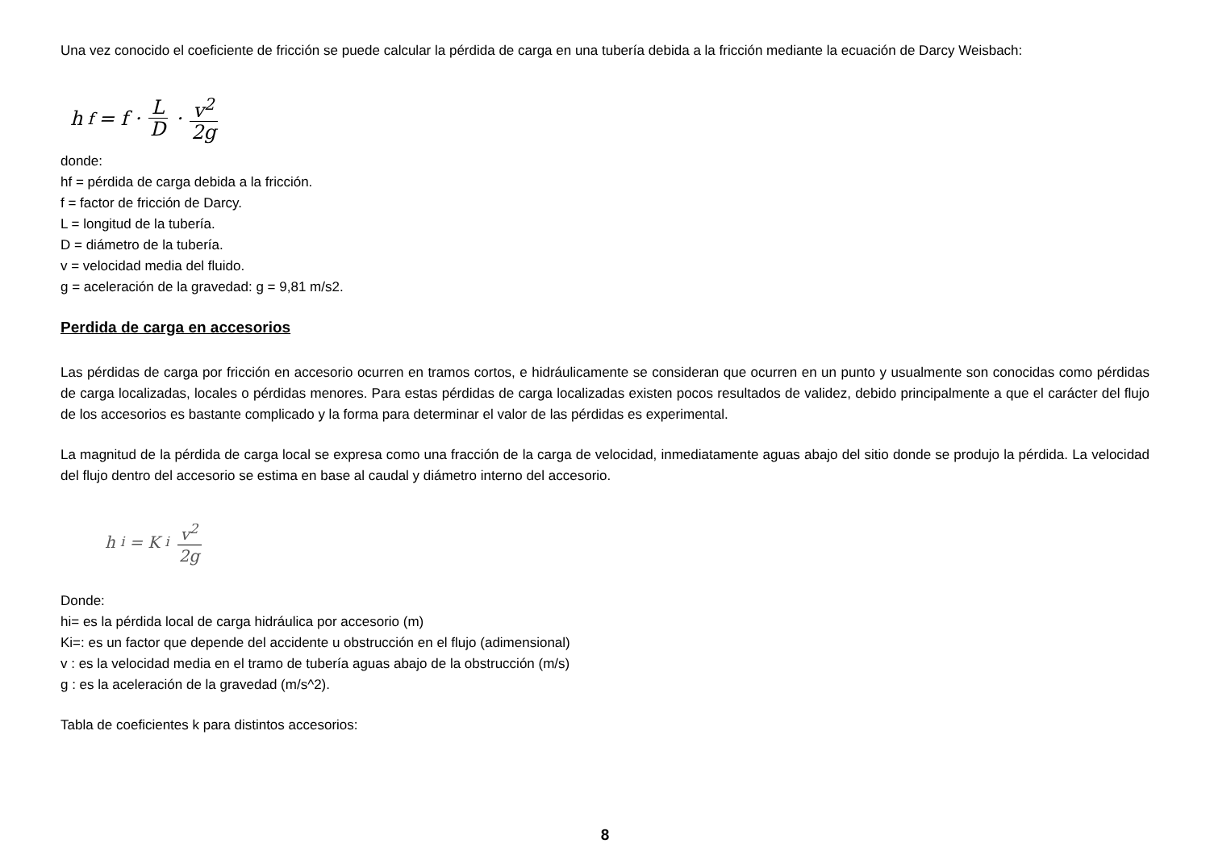Una vez conocido el coeficiente de fricción se puede calcular la pérdida de carga en una tubería debida a la fricción mediante la ecuación de Darcy Weisbach:
h<sub>f</sub> = f · L D · v<sup>2</sup> 2g
donde:
hf = pérdida de carga debida a la fricción.
f = factor de fricción de Darcy.
L = longitud de la tubería.
D = diámetro de la tubería.
v = velocidad media del fluido.
g = aceleración de la gravedad: g = 9,81 m/s2.
Perdida de carga en accesorios
Las pérdidas de carga por fricción en accesorio ocurren en tramos cortos, e hidráulicamente se consideran que ocurren en un punto y usualmente son conocidas como pérdidas de carga localizadas, locales o pérdidas menores. Para estas pérdidas de carga localizadas existen pocos resultados de validez, debido principalmente a que el carácter del flujo de los accesorios es bastante complicado y la forma para determinar el valor de las pérdidas es experimental.
La magnitud de la pérdida de carga local se expresa como una fracción de la carga de velocidad, inmediatamente aguas abajo del sitio donde se produjo la pérdida. La velocidad del flujo dentro del accesorio se estima en base al caudal y diámetro interno del accesorio.
h<sub>i</sub> = K<sub>i</sub> v<sup>2</sup> 2g
Donde:
hi= es la pérdida local de carga hidráulica por accesorio (m)
Ki=: es un factor que depende del accidente u obstrucción en el flujo (adimensional)
v : es la velocidad media en el tramo de tubería aguas abajo de la obstrucción (m/s)
g : es la aceleración de la gravedad (m/s^2).
Tabla de coeficientes k para distintos accesorios:
8